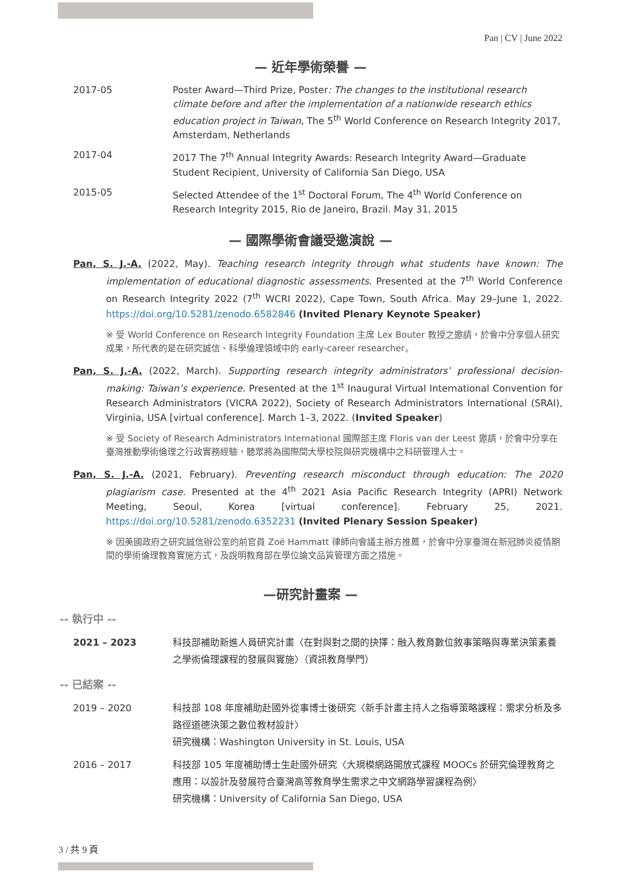Pan | CV | June 2022
— 近年學術榮譽 —
2017-05 Poster Award—Third Prize, Poster: The changes to the institutional research climate before and after the implementation of a nationwide research ethics education project in Taiwan, The 5<sup>th</sup> World Conference on Research Integrity 2017, Amsterdam, Netherlands
2017-04 2017 The 7<sup>th</sup> Annual Integrity Awards: Research Integrity Award—Graduate Student Recipient, University of California San Diego, USA
2015-05 Selected Attendee of the 1<sup>st</sup> Doctoral Forum, The 4<sup>th</sup> World Conference on Research Integrity 2015, Rio de Janeiro, Brazil. May 31, 2015
— 國際學術會議受邀演說 —
Pan, S. J.-A. (2022, May). Teaching research integrity through what students have known: The implementation of educational diagnostic assessments. Presented at the 7<sup>th</sup> World Conference on Research Integrity 2022 (7<sup>th</sup> WCRI 2022), Cape Town, South Africa. May 29–June 1, 2022. https://doi.org/10.5281/zenodo.6582846 (Invited Plenary Keynote Speaker)
※ 受 World Conference on Research Integrity Foundation 主席 Lex Bouter 教授之邀請，於會中分享個人研究成果，所代表的是在研究誠信、科學倫理領域中的 early-career researcher。
Pan, S. J.-A. (2022, March). Supporting research integrity administrators’ professional decision-making: Taiwan’s experience. Presented at the 1<sup>st</sup> Inaugural Virtual International Convention for Research Administrators (VICRA 2022), Society of Research Administrators International (SRAI), Virginia, USA [virtual conference]. March 1–3, 2022. (Invited Speaker)
※ 受 Society of Research Administrators International 國際部主席 Floris van der Leest 邀請，於會中分享在臺灣推動學術倫理之行政實務經驗，聽眾將為國際間大學校院與研究機構中之科研管理人士。
Pan, S. J.-A. (2021, February). Preventing research misconduct through education: The 2020 plagiarism case. Presented at the 4<sup>th</sup> 2021 Asia Pacific Research Integrity (APRI) Network Meeting, Seoul, Korea [virtual conference]. February 25, 2021. https://doi.org/10.5281/zenodo.6352231 (Invited Plenary Session Speaker)
※ 因美國政府之研究誠信辦公室的前官員 Zoë Hammatt 律師向會議主辦方推薦，於會中分享臺灣在新冠肺炎疫情期間的學術倫理教育實施方式，及說明教育部在學位論文品質管理方面之措施。
—研究計畫案 —
-- 執行中 --
2021 – 2023 科技部補助新進人員研究計畫〈在對與對之間的抉擇：融入教育數位敘事策略與專業決策素養之學術倫理課程的發展與實施〉（資訊教育學門）
-- 已結案 --
2019 – 2020 科技部 108 年度補助赴國外從事博士後研究〈新手計畫主持人之指導策略課程：需求分析及多路徑道德決策之數位教材設計〉
研究機構：Washington University in St. Louis, USA
2016 – 2017 科技部 105 年度補助博士生赴國外研究〈大規模網路開放式課程 MOOCs 於研究倫理教育之應用：以設計及發展符合臺灣高等教育學生需求之中文網路學習課程為例〉
研究機構：University of California San Diego, USA
3 / 共 9 頁